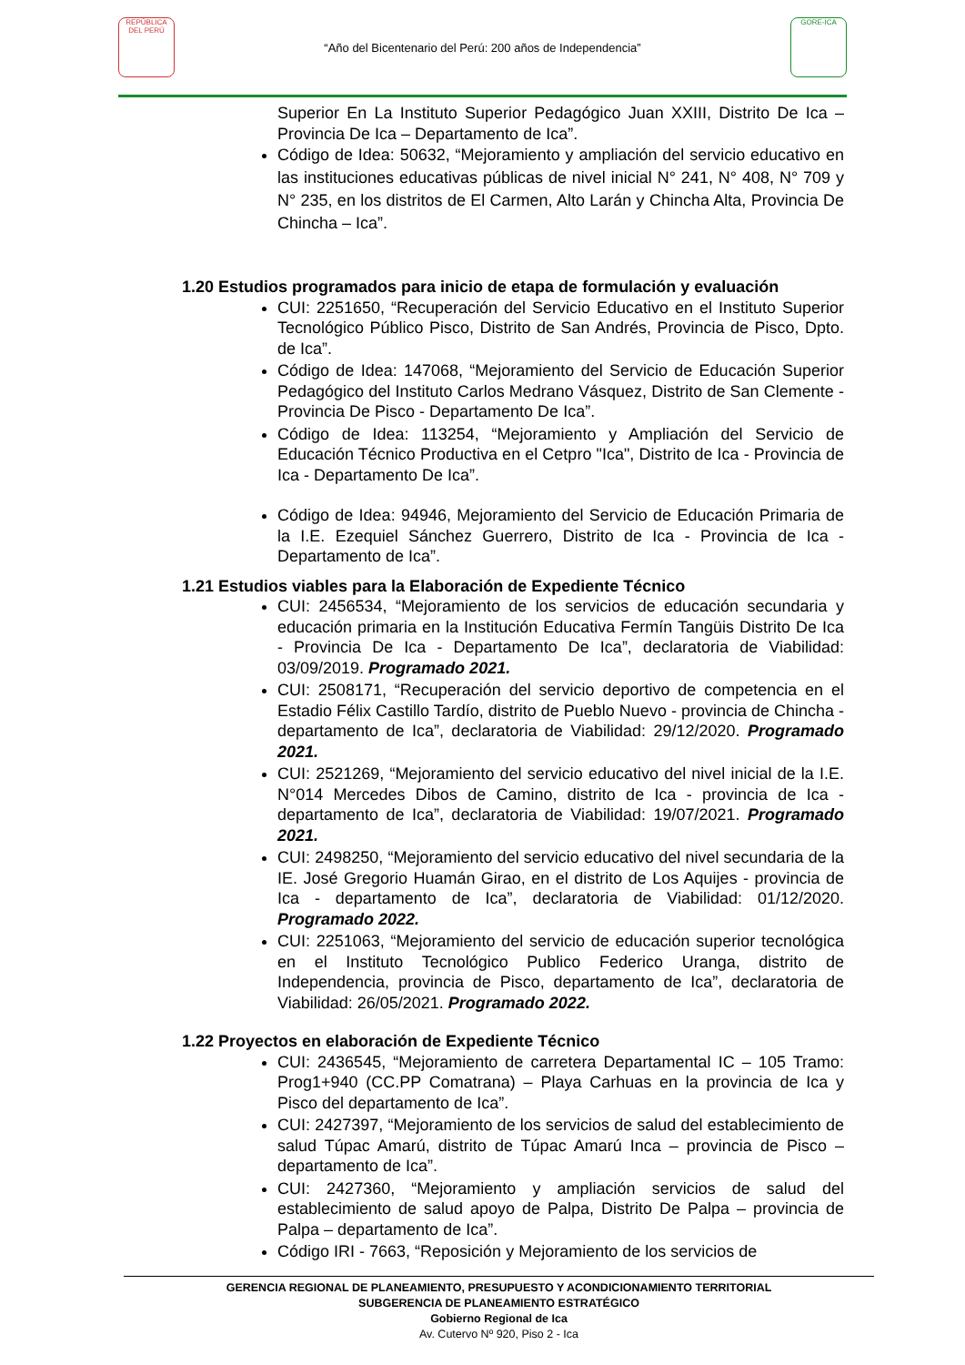REPÚBLICA DEL PERÚ
“Año del Bicentenario del Perú: 200 años de Independencia”
GORE-ICA
Superior En La Instituto Superior Pedagógico Juan XXIII, Distrito De Ica – Provincia De Ica – Departamento de Ica”.
Código de Idea: 50632, “Mejoramiento y ampliación del servicio educativo en las instituciones educativas públicas de nivel inicial N° 241, N° 408, N° 709 y N° 235, en los distritos de El Carmen, Alto Larán y Chincha Alta, Provincia De Chincha – Ica”.
1.20 Estudios programados para inicio de etapa de formulación y evaluación
CUI: 2251650, “Recuperación del Servicio Educativo en el Instituto Superior Tecnológico Público Pisco, Distrito de San Andrés, Provincia de Pisco, Dpto. de Ica”.
Código de Idea: 147068, “Mejoramiento del Servicio de Educación Superior Pedagógico del Instituto Carlos Medrano Vásquez, Distrito de San Clemente - Provincia De Pisco - Departamento De Ica”.
Código de Idea: 113254, “Mejoramiento y Ampliación del Servicio de Educación Técnico Productiva en el Cetpro "Ica", Distrito de Ica - Provincia de Ica - Departamento De Ica”.
Código de Idea: 94946, Mejoramiento del Servicio de Educación Primaria de la I.E. Ezequiel Sánchez Guerrero, Distrito de Ica - Provincia de Ica - Departamento de Ica”.
1.21 Estudios viables para la Elaboración de Expediente Técnico
CUI: 2456534, “Mejoramiento de los servicios de educación secundaria y educación primaria en la Institución Educativa Fermín Tangüis Distrito De Ica - Provincia De Ica - Departamento De Ica”, declaratoria de Viabilidad: 03/09/2019. Programado 2021.
CUI: 2508171, “Recuperación del servicio deportivo de competencia en el Estadio Félix Castillo Tardío, distrito de Pueblo Nuevo - provincia de Chincha - departamento de Ica”, declaratoria de Viabilidad: 29/12/2020. Programado 2021.
CUI: 2521269, “Mejoramiento del servicio educativo del nivel inicial de la I.E. N°014 Mercedes Dibos de Camino, distrito de Ica - provincia de Ica - departamento de Ica”, declaratoria de Viabilidad: 19/07/2021. Programado 2021.
CUI: 2498250, “Mejoramiento del servicio educativo del nivel secundaria de la IE. José Gregorio Huamán Girao, en el distrito de Los Aquijes - provincia de Ica - departamento de Ica”, declaratoria de Viabilidad: 01/12/2020. Programado 2022.
CUI: 2251063, “Mejoramiento del servicio de educación superior tecnológica en el Instituto Tecnológico Publico Federico Uranga, distrito de Independencia, provincia de Pisco, departamento de Ica”, declaratoria de Viabilidad: 26/05/2021. Programado 2022.
1.22 Proyectos en elaboración de Expediente Técnico
CUI: 2436545, “Mejoramiento de carretera Departamental IC – 105 Tramo: Prog1+940 (CC.PP Comatrana) – Playa Carhuas en la provincia de Ica y Pisco del departamento de Ica”.
CUI: 2427397, “Mejoramiento de los servicios de salud del establecimiento de salud Túpac Amarú, distrito de Túpac Amarú Inca – provincia de Pisco – departamento de Ica”.
CUI: 2427360, “Mejoramiento y ampliación servicios de salud del establecimiento de salud apoyo de Palpa, Distrito De Palpa – provincia de Palpa – departamento de Ica”.
Código IRI - 7663, “Reposición y Mejoramiento de los servicios de
GERENCIA REGIONAL DE PLANEAMIENTO, PRESUPUESTO Y ACONDICIONAMIENTO TERRITORIAL
SUBGERENCIA DE PLANEAMIENTO ESTRATÉGICO
Gobierno Regional de Ica
Av. Cutervo Nº 920, Piso 2 - Ica